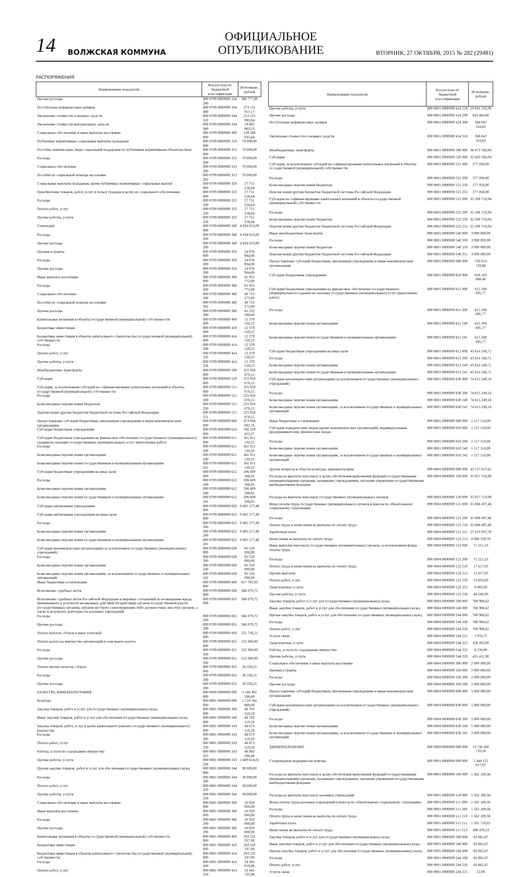14 ВОЛЖСКАЯ КОММУНА ОФИЦИАЛЬНОЕ ОПУБЛИКОВАНИЕ ВТОРНИК, 27 ОКТЯБРЯ, 2015 № 282 (29481)
РАСПОРЯЖЕНИЯ
| Наименование показателя | Код расхода по бюджетной классификации | Исполнено, рублей |
| --- | --- | --- |
| Прочие расходы | 000 0709 0000000 244 290 | 596 777,00 |
| Поступление нефинансовых активов | 000 0709 0000000 244 300 | 273 131 957,17 |
| Увеличение стоимости основных средств | 000 0709 0000000 244 310 | 253 525 993,94 |
| Увеличение стоимости материальных запасов | 000 0709 0000000 244 340 | 19 605 963,23 |
| Социальное обеспечение и иные выплаты населению | 000 0709 0000000 300 000 | 139 588 035,64 |
| Публичные нормативные социальные выплаты гражданам | 000 0709 0000000 310 000 | 70 000,00 |
| Пособия, компенсации, меры социальной поддержки по публичным нормативным обязательствам | 000 0709 0000000 313 000 | 70 000,00 |
| Расходы | 000 0709 0000000 313 200 | 70 000,00 |
| Социальное обеспечение | 000 0709 0000000 313 260 | 70 000,00 |
| Пособия по социальной помощи населению | 000 0709 0000000 313 262 | 70 000,00 |
| Социальные выплаты гражданам, кроме публичных нормативных социальных выплат | 000 0709 0000000 320 000 | 27 751 256,64 |
| Приобретение товаров, работ, услуг в пользу граждан в целях их социального обеспечения | 000 0709 0000000 323 000 | 27 751 256,64 |
| Расходы | 000 0709 0000000 323 200 | 27 751 256,64 |
| Оплата работ, услуг | 000 0709 0000000 323 220 | 27 751 256,64 |
| Прочие работы, услуги | 000 0709 0000000 323 226 | 27 751 256,64 |
| Стипендии | 000 0709 0000000 340 000 | 4 834 023,00 |
| Расходы | 000 0709 0000000 340 200 | 4 834 023,00 |
| Прочие расходы | 000 0709 0000000 340 290 | 4 834 023,00 |
| Премии и гранты | 000 0709 0000000 350 000 | 24 976 984,00 |
| Расходы | 000 0709 0000000 350 200 | 24 976 984,00 |
| Прочие расходы | 000 0709 0000000 350 290 | 24 976 984,00 |
| Иные выплаты населению | 000 0709 0000000 360 000 | 81 955 772,00 |
| Расходы | 000 0709 0000000 360 200 | 81 955 772,00 |
| Социальное обеспечение | 000 0709 0000000 360 260 | 40 723 272,00 |
| Пособия по социальной помощи населению | 000 0709 0000000 360 262 | 40 723 272,00 |
| Прочие расходы | 000 0709 0000000 360 290 | 41 232 500,00 |
| Капитальные вложения в объекты государственной (муниципальной) собственности | 000 0709 0000000 400 000 | 12 379 550,22 |
| Бюджетные инвестиции | 000 0709 0000000 410 000 | 12 379 550,22 |
| Бюджетные инвестиции в объекты капитального строительства государственной (муниципальной) собственности | 000 0709 0000000 414 000 | 12 379 550,22 |
| Расходы | 000 0709 0000000 414 200 | 12 379 550,22 |
| Оплата работ, услуг | 000 0709 0000000 414 220 | 12 379 550,22 |
| Прочие работы, услуги | 000 0709 0000000 414 226 | 12 379 550,22 |
| Межбюджетные трансферты | 000 0709 0000000 500 000 | 225 950 878,15 |
| Субсидии | 000 0709 0000000 520 000 | 225 950 878,15 |
| Субсидии, за исключением субсидий на софинансирование капитальных вложений в объекты государственной (муниципальной) собственности | 000 0709 0000000 521 000 | 225 950 878,15 |
| Расходы | 000 0709 0000000 521 200 | 225 950 878,15 |
| Безвозмездные перечисления бюджетам | 000 0709 0000000 521 250 | 225 950 878,15 |
| Перечисления другим бюджетам бюджетной системы Российской Федерации | 000 0709 0000000 521 251 | 225 950 878,15 |
| Предоставление субсидий бюджетным, автономным учреждениям и иным некоммерческим организациям | 000 0709 0000000 600 000 | 873 956 002,76 |
| Субсидии бюджетным учреждениям | 000 0709 0000000 610 000 | 768 520 425,27 |
| Субсидии бюджетным учреждениям на финансовое обеспечение государственного (муниципального) задания на оказание государственных (муниципальных) услуг (выполнение работ) | 000 0709 0000000 611 000 | 561 911 138,32 |
| Расходы | 000 0709 0000000 611 200 | 561 911 138,32 |
| Безвозмездные перечисления организациям | 000 0709 0000000 611 240 | 561 911 138,32 |
| Безвозмездные перечисления государственным и муниципальным организациям | 000 0709 0000000 611 241 | 561 911 138,32 |
| Субсидии бюджетным учреждениям на иные цели | 000 0709 0000000 612 000 | 206 609 286,95 |
| Расходы | 000 0709 0000000 612 200 | 206 609 286,95 |
| Безвозмездные перечисления организациям | 000 0709 0000000 612 240 | 206 609 286,95 |
| Безвозмездные перечисления государственным и муниципальным организациям | 000 0709 0000000 612 241 | 206 609 286,95 |
| Субсидии автономным учреждениям | 000 0709 0000000 620 000 | 9 885 577,49 |
| Субсидии автономным учреждениям на иные цели | 000 0709 0000000 622 000 | 9 885 577,49 |
| Расходы | 000 0709 0000000 622 200 | 9 885 577,49 |
| Безвозмездные перечисления организациям | 000 0709 0000000 622 240 | 9 885 577,49 |
| Безвозмездные перечисления государственным и муниципальным организациям | 000 0709 0000000 622 241 | 9 885 577,49 |
| Субсидии некоммерческим организациям (за исключением государственных (муниципальных) учреждений) | 000 0709 0000000 630 000 | 95 550 000,00 |
| Расходы | 000 0709 0000000 630 200 | 95 550 000,00 |
| Безвозмездные перечисления организациям | 000 0709 0000000 630 240 | 95 550 000,00 |
| Безвозмездные перечисления организациям, за исключением государственных и муниципальных организаций | 000 0709 0000000 630 242 | 95 550 000,00 |
| Иные бюджетные ассигнования | 000 0709 0000000 800 000 | 817 795,93 |
| Исполнение судебных актов | 000 0709 0000000 830 000 | 566 079,72 |
| Исполнение судебных актов Российской Федерации и мировых соглашений по возмещению вреда, причиненного в результате незаконных действий (бездействия) органов государственной власти (государственных органов), органов местного самоуправления либо должностных лиц этих органов, а также в результате деятельности казенных учреждений | 000 0709 0000000 831 000 | 566 079,72 |
| Расходы | 000 0709 0000000 831 200 | 566 079,72 |
| Прочие расходы | 000 0709 0000000 831 290 | 566 079,72 |
| Уплата налогов, сборов и иных платежей | 000 0709 0000000 850 000 | 251 716,21 |
| Уплата налога на имущество организаций и земельного налога | 000 0709 0000000 851 000 | 213 360,00 |
| Расходы | 000 0709 0000000 851 200 | 213 360,00 |
| Прочие расходы | 000 0709 0000000 851 290 | 213 360,00 |
| Уплата прочих налогов, сборов | 000 0709 0000000 852 000 | 38 356,21 |
| Расходы | 000 0709 0000000 852 200 | 38 356,21 |
| Прочие расходы | 000 0709 0000000 852 290 | 38 356,21 |
| КУЛЬТУРА, КИНЕМАТОГРАФИЯ | 000 0800 0000000 000 000 | 1 168 492 596,69 |
| Культура | 000 0801 0000000 000 000 | 1 124 764 969,08 |
| Закупка товаров, работ и услуг для государственных (муниципальных) нужд | 000 0801 0000000 200 000 | 48 703 210,50 |
| Иные закупки товаров, работ и услуг для обеспечения государственных (муниципальных) нужд | 000 0801 0000000 240 000 | 48 703 210,50 |
| Закупка товаров, работ, услуг в целях капитального ремонта государственного (муниципального) имущества | 000 0801 0000000 243 000 | 48 673 210,50 |
| Расходы | 000 0801 0000000 243 200 | 48 673 210,50 |
| Оплата работ, услуг | 000 0801 0000000 243 220 | 48 673 210,50 |
| Работы, услуги по содержанию имущества | 000 0801 0000000 243 225 | 46 983 596,49 |
| Прочие работы, услуги | 000 0801 0000000 243 226 | 1 689 614,01 |
| Прочая закупка товаров, работ и услуг для обеспечения государственных (муниципальных) нужд | 000 0801 0000000 244 000 | 30 000,00 |
| Расходы | 000 0801 0000000 244 200 | 30 000,00 |
| Оплата работ, услуг | 000 0801 0000000 244 220 | 30 000,00 |
| Прочие работы, услуги | 000 0801 0000000 244 226 | 30 000,00 |
| Социальное обеспечение и иные выплаты населению | 000 0801 0000000 300 000 | 10 920 000,00 |
| Иные выплаты населению | 000 0801 0000000 360 000 | 10 920 000,00 |
| Расходы | 000 0801 0000000 360 200 | 10 920 000,00 |
| Прочие расходы | 000 0801 0000000 360 290 | 10 920 000,00 |
| Капитальные вложения в объекты государственной (муниципальной) собственности | 000 0801 0000000 400 000 | 293 232 337,98 |
| Бюджетные инвестиции | 000 0801 0000000 410 000 | 293 232 337,98 |
| Бюджетные инвестиции в объекты капитального строительства государственной (муниципальной) собственности | 000 0801 0000000 414 000 | 293 232 337,98 |
| Расходы | 000 0801 0000000 414 200 | 24 385 019,96 |
| Оплата работ, услуг | 000 0801 0000000 414 220 | 23 441 135,96 |
| Наименование показателя | Код расхода по бюджетной классификации | Исполнено, рублей |
| --- | --- | --- |
| Прочие работы, услуги | 000 0801 0000000 414 226 | 23 441 135,96 |
| Прочие расходы | 000 0801 0000000 414 290 | 943 884,00 |
| Поступление нефинансовых активов | 000 0801 0000000 414 300 | 268 847 318,02 |
| Увеличение стоимости основных средств | 000 0801 0000000 414 310 | 268 847 318,02 |
| Межбюджетные трансферты | 000 0801 0000000 500 000 | 36 473 768,94 |
| Субсидии | 000 0801 0000000 520 000 | 32 483 768,94 |
| Субсидии, за исключением субсидий на софинансирование капитальных вложений в объекты государственной (муниципальной) собственности | 000 0801 0000000 521 000 | 277 050,00 |
| Расходы | 000 0801 0000000 521 200 | 277 050,00 |
| Безвозмездные перечисления бюджетам | 000 0801 0000000 521 250 | 277 050,00 |
| Перечисления другим бюджетам бюджетной системы Российской Федерации | 000 0801 0000000 521 251 | 277 050,00 |
| Субсидии на софинансирование капитальных вложений в объекты государственной (муниципальной) собственности | 000 0801 0000000 522 000 | 32 206 718,94 |
| Расходы | 000 0801 0000000 522 200 | 32 206 718,94 |
| Безвозмездные перечисления бюджетам | 000 0801 0000000 522 250 | 32 206 718,94 |
| Перечисления другим бюджетам бюджетной системы Российской Федерации | 000 0801 0000000 522 251 | 32 206 718,94 |
| Иные межбюджетные трансферты | 000 0801 0000000 540 000 | 3 990 000,00 |
| Расходы | 000 0801 0000000 540 200 | 3 990 000,00 |
| Безвозмездные перечисления бюджетам | 000 0801 0000000 540 250 | 3 990 000,00 |
| Перечисления другим бюджетам бюджетной системы Российской Федерации | 000 0801 0000000 540 251 | 3 990 000,00 |
| Предоставление субсидий бюджетным, автономным учреждениям и иным некоммерческим организациям | 000 0801 0000000 600 000 | 733 918 133,66 |
| Субсидии бюджетным учреждениям | 000 0801 0000000 610 000 | 659 102 884,48 |
| Субсидии бюджетным учреждениям на финансовое обеспечение государственного (муниципального) задания на оказание государственных (муниципальных) услуг (выполнение работ) | 000 0801 0000000 611 000 | 615 288 695,77 |
| Расходы | 000 0801 0000000 611 200 | 615 288 695,77 |
| Безвозмездные перечисления организациям | 000 0801 0000000 611 240 | 615 288 695,77 |
| Безвозмездные перечисления государственным и муниципальным организациям | 000 0801 0000000 611 241 | 615 288 695,77 |
| Субсидии бюджетным учреждениям на иные цели | 000 0801 0000000 612 000 | 43 814 188,71 |
| Расходы | 000 0801 0000000 612 200 | 43 814 188,71 |
| Безвозмездные перечисления организациям | 000 0801 0000000 612 240 | 43 814 188,71 |
| Безвозмездные перечисления государственным и муниципальным организациям | 000 0801 0000000 612 241 | 43 814 188,71 |
| Субсидии некоммерческим организациям (за исключением государственных (муниципальных) учреждений) | 000 0801 0000000 630 000 | 74 815 249,18 |
| Расходы | 000 0801 0000000 630 200 | 74 815 249,18 |
| Безвозмездные перечисления организациям | 000 0801 0000000 630 240 | 74 815 249,18 |
| Безвозмездные перечисления организациям, за исключением государственных и муниципальных организаций | 000 0801 0000000 630 242 | 74 815 249,18 |
| Иные бюджетные ассигнования | 000 0801 0000000 800 000 | 1 517 518,00 |
| Субсидии юридическим лицам (кроме некоммерческих организаций), индивидуальным предпринимателям, физическим лицам | 000 0801 0000000 810 000 | 1 517 518,00 |
| Расходы | 000 0801 0000000 810 200 | 1 517 518,00 |
| Безвозмездные перечисления организациям | 000 0801 0000000 810 240 | 1 517 518,00 |
| Безвозмездные перечисления организациям, за исключением государственных и муниципальных организаций | 000 0801 0000000 810 242 | 1 517 518,00 |
| Другие вопросы в области культуры, кинематографии | 000 0804 0000000 000 000 | 43 727 627,61 |
| Расходы на выплаты персоналу в целях обеспечения выполнения функций государственными (муниципальными) органами, казенными учреждениями, органами управления государственными внебюджетными фондами | 000 0804 0000000 100 000 | 35 957 718,99 |
| Расходы на выплаты персоналу государственных (муниципальных) органов | 000 0804 0000000 120 000 | 35 957 718,99 |
| Фонд оплаты труда государственных (муниципальных) органов и взносы по обязательному социальному страхованию | 000 0804 0000000 121 000 | 35 886 497,46 |
| Расходы | 000 0804 0000000 121 200 | 35 886 497,46 |
| Оплата труда и начисления на выплаты по оплате труда | 000 0804 0000000 121 210 | 35 886 497,46 |
| Заработная плата | 000 0804 0000000 121 211 | 27 819 937,70 |
| Начисления на выплаты по оплате труда | 000 0804 0000000 121 213 | 8 066 559,76 |
| Иные выплаты персоналу государственных (муниципальных) органов, за исключением фонда оплаты труда | 000 0804 0000000 122 000 | 71 221,53 |
| Расходы | 000 0804 0000000 122 200 | 71 221,53 |
| Оплата труда и начисления на выплаты по оплате труда | 000 0804 0000000 122 210 | 17 617,93 |
| Прочие выплаты | 000 0804 0000000 122 212 | 17 617,93 |
| Оплата работ, услуг | 000 0804 0000000 122 220 | 53 603,60 |
| Транспортные услуги | 000 0804 0000000 122 222 | 9 063,60 |
| Прочие работы, услуги | 000 0804 0000000 122 226 | 44 540,00 |
| Закупка товаров, работ и услуг для государственных (муниципальных) нужд | 000 0804 0000000 200 000 | 769 908,62 |
| Иные закупки товаров, работ и услуг для обеспечения государственных (муниципальных) нужд | 000 0804 0000000 240 000 | 769 908,62 |
| Прочая закупка товаров, работ и услуг для обеспечения государственных (муниципальных) нужд | 000 0804 0000000 244 000 | 769 908,62 |
| Расходы | 000 0804 0000000 244 200 | 769 908,62 |
| Оплата работ, услуг | 000 0804 0000000 244 220 | 769 908,62 |
| Услуги связи | 000 0804 0000000 244 221 | 7 053,72 |
| Транспортные услуги | 000 0804 0000000 244 222 | 330 893,00 |
| Работы, услуги по содержанию имущества | 000 0804 0000000 244 225 | 6 550,00 |
| Прочие работы, услуги | 000 0804 0000000 244 226 | 425 411,90 |
| Социальное обеспечение и иные выплаты населению | 000 0804 0000000 300 000 | 2 000 000,00 |
| Премии и гранты | 000 0804 0000000 350 000 | 2 000 000,00 |
| Расходы | 000 0804 0000000 350 200 | 2 000 000,00 |
| Прочие расходы | 000 0804 0000000 350 290 | 2 000 000,00 |
| Предоставление субсидий бюджетным, автономным учреждениям и иным некоммерческим организациям | 000 0804 0000000 600 000 | 5 000 000,00 |
| Субсидии некоммерческим организациям (за исключением государственных (муниципальных) учреждений) | 000 0804 0000000 630 000 | 5 000 000,00 |
| Расходы | 000 0804 0000000 630 200 | 5 000 000,00 |
| Безвозмездные перечисления организациям | 000 0804 0000000 630 240 | 5 000 000,00 |
| Безвозмездные перечисления организациям, за исключением государственных и муниципальных организаций | 000 0804 0000000 630 242 | 5 000 000,00 |
| ЗДРАВООХРАНЕНИЕ | 000 0900 0000000 000 000 | 13 734 200 733,56 |
| Стационарная медицинская помощь | 000 0901 0000000 000 000 | 2 448 125 017,02 |
| Расходы на выплаты персоналу в целях обеспечения выполнения функций государственными (муниципальными) органами, казенными учреждениями, органами управления государственными внебюджетными фондами | 000 0901 0000000 100 000 | 1 562 189,38 |
| Расходы на выплаты персоналу казенных учреждений | 000 0901 0000000 110 000 | 1 562 189,38 |
| Фонд оплаты труда казенных учреждений и взносы по обязательному социальному страхованию | 000 0901 0000000 111 000 | 1 562 189,38 |
| Расходы | 000 0901 0000000 111 200 | 1 562 189,38 |
| Оплата труда и начисления на выплаты по оплате труда | 000 0901 0000000 111 210 | 1 562 189,38 |
| Заработная плата | 000 0901 0000000 111 211 | 1 201 710,85 |
| Начисления на выплаты по оплате труда | 000 0901 0000000 111 213 | 360 478,53 |
| Закупка товаров, работ и услуг для государственных (муниципальных) нужд | 000 0901 0000000 200 000 | 63 065,87 |
| Иные закупки товаров, работ и услуг для обеспечения государственных (муниципальных) нужд | 000 0901 0000000 240 000 | 63 065,87 |
| Прочая закупка товаров, работ и услуг для обеспечения государственных (муниципальных) нужд | 000 0901 0000000 244 000 | 63 065,87 |
| Расходы | 000 0901 0000000 244 200 | 63 065,87 |
| Оплата работ, услуг | 000 0901 0000000 244 220 | 63 065,87 |
| Услуги связи | 000 0901 0000000 244 221 | 22,00 |